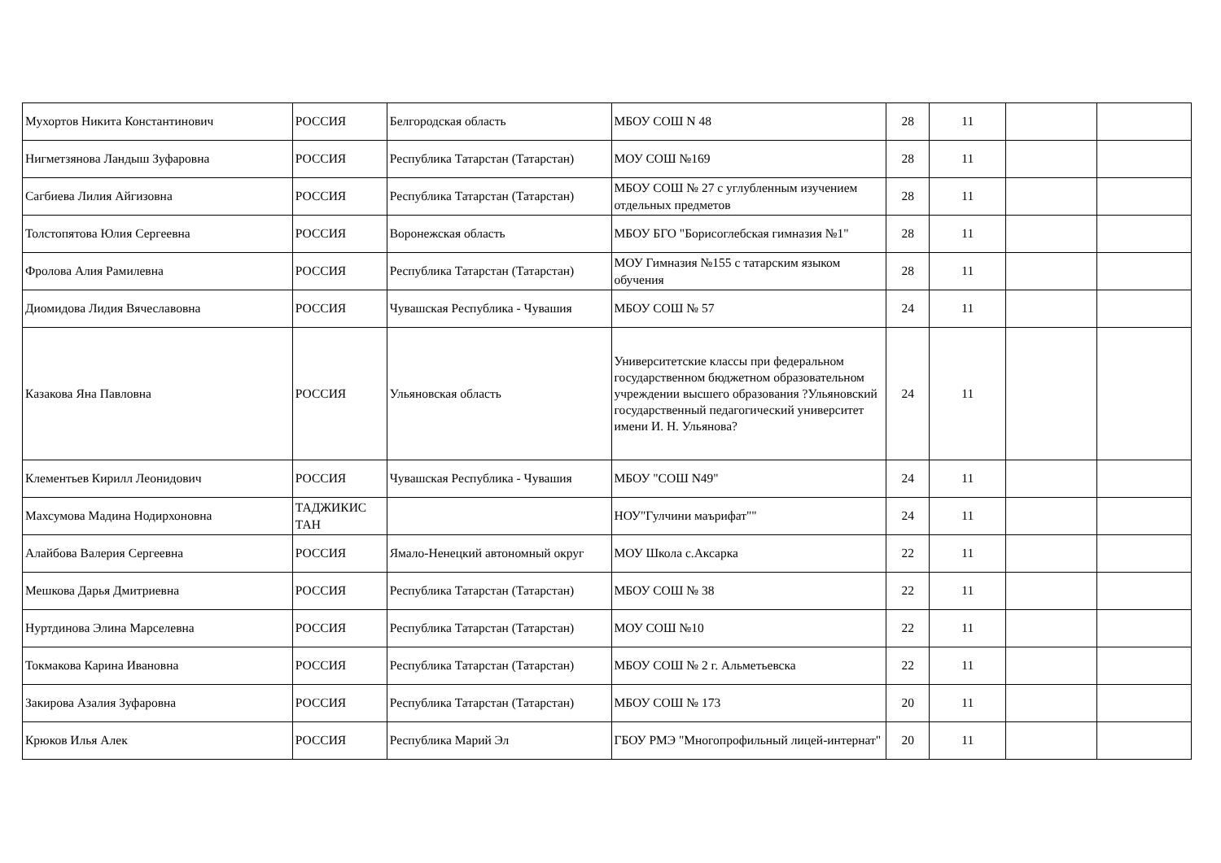| Мухортов Никита Константинович | РОССИЯ | Белгородская область | МБОУ СОШ N 48 | 28 | 11 | | |
| Нигметзянова Ландыш Зуфаровна | РОССИЯ | Республика Татарстан (Татарстан) | МОУ СОШ №169 | 28 | 11 | | |
| Сагбиева Лилия Айгизовна | РОССИЯ | Республика Татарстан (Татарстан) | МБОУ СОШ № 27 с углубленным изучением отдельных предметов | 28 | 11 | | |
| Толстопятова Юлия Сергеевна | РОССИЯ | Воронежская область | МБОУ БГО "Борисоглебская гимназия №1" | 28 | 11 | | |
| Фролова Алия Рамилевна | РОССИЯ | Республика Татарстан (Татарстан) | МОУ Гимназия №155 с татарским языком обучения | 28 | 11 | | |
| Диомидова Лидия Вячеславовна | РОССИЯ | Чувашская Республика - Чувашия | МБОУ СОШ № 57 | 24 | 11 | | |
| Казакова Яна Павловна | РОССИЯ | Ульяновская область | Университетские классы при федеральном государственном бюджетном образовательном учреждении высшего образования ?Ульяновский государственный педагогический университет имени И. Н. Ульянова? | 24 | 11 | | |
| Клементьев Кирилл Леонидович | РОССИЯ | Чувашская Республика - Чувашия | МБОУ "СОШ N49" | 24 | 11 | | |
| Махсумова Мадина Нодирхоновна | ТАДЖИКИС ТАН | | НОУ"Гулчини маърифат"" | 24 | 11 | | |
| Алайбова Валерия Сергеевна | РОССИЯ | Ямало-Ненецкий автономный округ | МОУ Школа с.Аксарка | 22 | 11 | | |
| Мешкова Дарья Дмитриевна | РОССИЯ | Республика Татарстан (Татарстан) | МБОУ СОШ № 38 | 22 | 11 | | |
| Нуртдинова Элина Марселевна | РОССИЯ | Республика Татарстан (Татарстан) | МОУ СОШ №10 | 22 | 11 | | |
| Токмакова Карина Ивановна | РОССИЯ | Республика Татарстан (Татарстан) | МБОУ СОШ № 2 г. Альметьевска | 22 | 11 | | |
| Закирова Азалия Зуфаровна | РОССИЯ | Республика Татарстан (Татарстан) | МБОУ СОШ № 173 | 20 | 11 | | |
| Крюков Илья Алек | РОССИЯ | Республика Марий Эл | ГБОУ РМЭ "Многопрофильный лицей-интернат" | 20 | 11 | | |